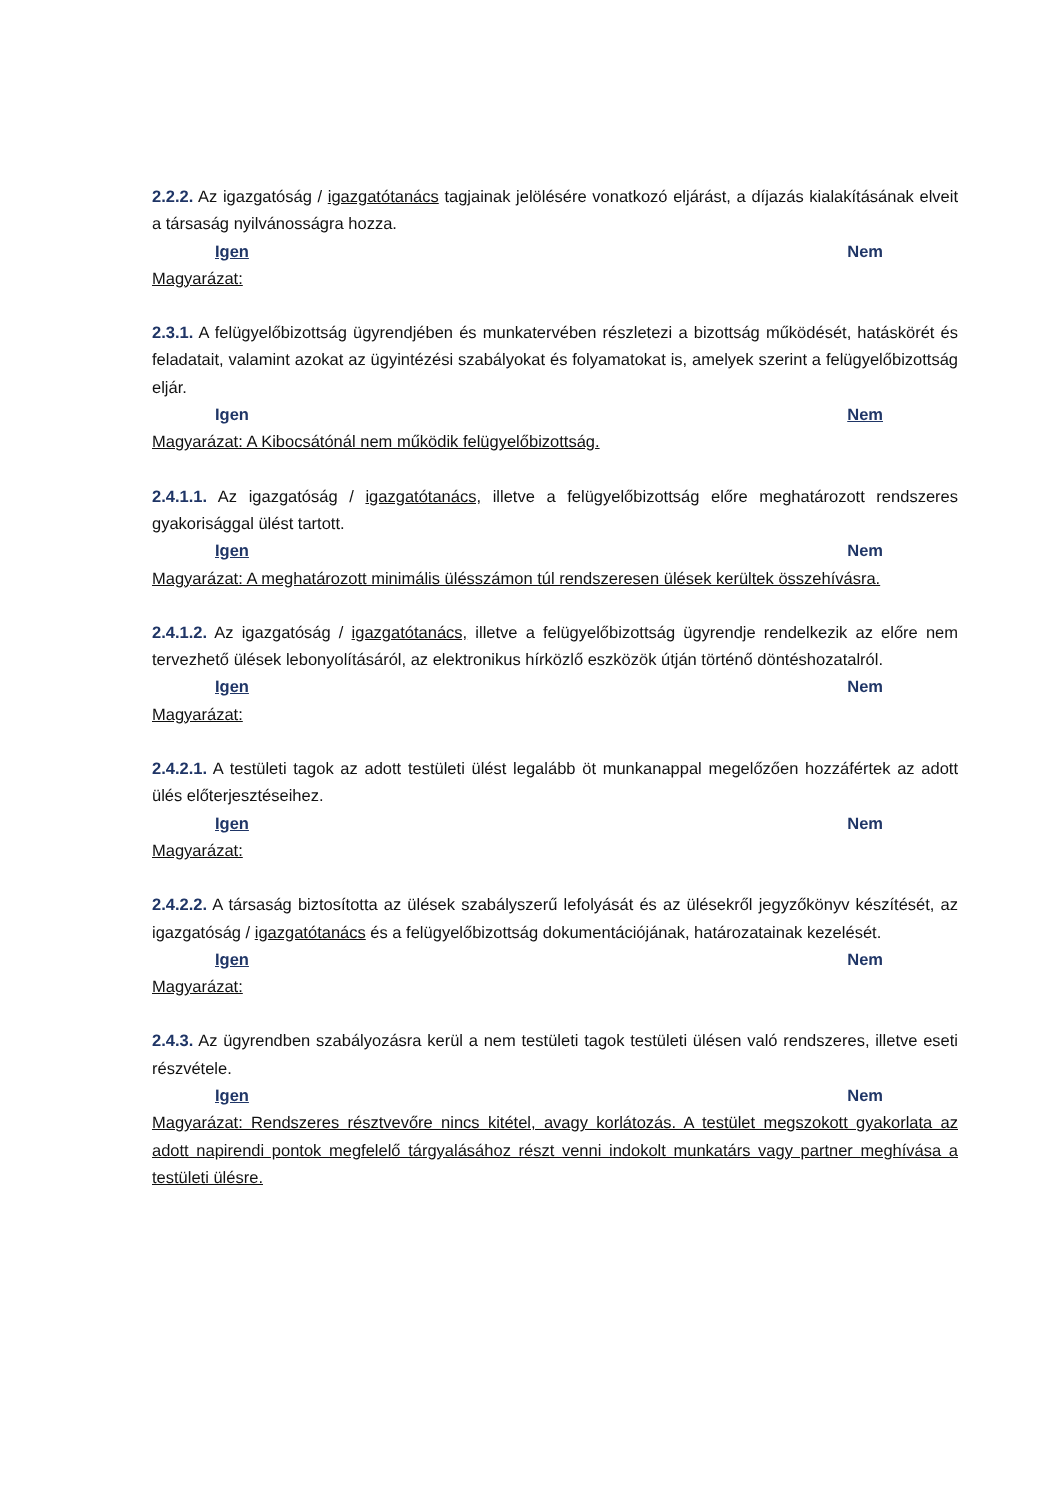2.2.2. Az igazgatóság / igazgatótanács tagjainak jelölésére vonatkozó eljárást, a díjazás kialakításának elveit a társaság nyilvánosságra hozza.
Igen Nem
Magyarázat:
2.3.1. A felügyelőbizottság ügyrendjében és munkatervében részletezi a bizottság működését, hatáskörét és feladatait, valamint azokat az ügyintézési szabályokat és folyamatokat is, amelyek szerint a felügyelőbizottság eljár.
Igen Nem
Magyarázat: A Kibocsátónál nem működik felügyelőbizottság.
2.4.1.1. Az igazgatóság / igazgatótanács, illetve a felügyelőbizottság előre meghatározott rendszeres gyakorisággal ülést tartott.
Igen Nem
Magyarázat: A meghatározott minimális ülésszámon túl rendszeresen ülések kerültek összehívásra.
2.4.1.2. Az igazgatóság / igazgatótanács, illetve a felügyelőbizottság ügyrendje rendelkezik az előre nem tervezhető ülések lebonyolításáról, az elektronikus hírközlő eszközök útján történő döntéshozatalról.
Igen Nem
Magyarázat:
2.4.2.1. A testületi tagok az adott testületi ülést legalább öt munkanappal megelőzően hozzáfértek az adott ülés előterjesztéseihez.
Igen Nem
Magyarázat:
2.4.2.2. A társaság biztosította az ülések szabályszerű lefolyását és az ülésekről jegyzőkönyv készítését, az igazgatóság / igazgatótanács és a felügyelőbizottság dokumentációjának, határozatainak kezelését.
Igen Nem
Magyarázat:
2.4.3. Az ügyrendben szabályozásra kerül a nem testületi tagok testületi ülésen való rendszeres, illetve eseti részvétele.
Igen Nem
Magyarázat: Rendszeres résztvevőre nincs kitétel, avagy korlátozás. A testület megszokott gyakorlata az adott napirendi pontok megfelelő tárgyalásához részt venni indokolt munkatárs vagy partner meghívása a testületi ülésre.